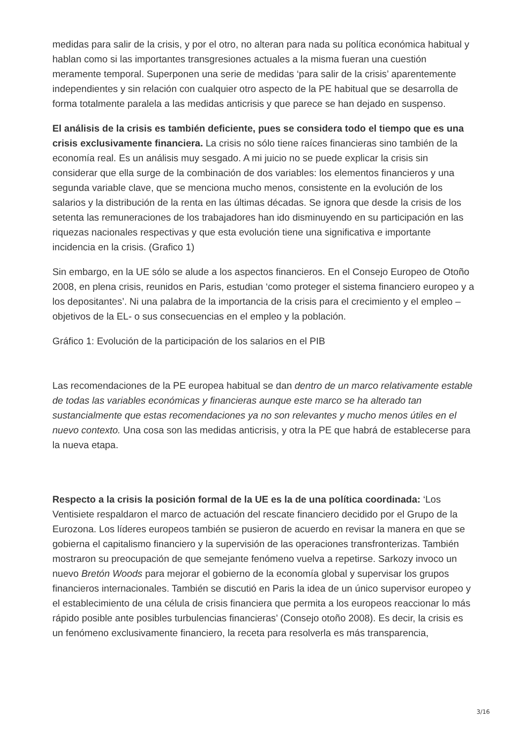medidas para salir de la crisis, y por el otro, no alteran para nada su política económica habitual y hablan como si las importantes transgresiones actuales a la misma fueran una cuestión meramente temporal. Superponen una serie de medidas ‘para salir de la crisis’ aparentemente independientes y sin relación con cualquier otro aspecto de la PE habitual que se desarrolla de forma totalmente paralela a las medidas anticrisis y que parece se han dejado en suspenso.
El análisis de la crisis es también deficiente, pues se considera todo el tiempo que es una crisis exclusivamente financiera. La crisis no sólo tiene raíces financieras sino también de la economía real. Es un análisis muy sesgado. A mi juicio no se puede explicar la crisis sin considerar que ella surge de la combinación de dos variables: los elementos financieros y una segunda variable clave, que se menciona mucho menos, consistente en la evolución de los salarios y la distribución de la renta en las últimas décadas. Se ignora que desde la crisis de los setenta las remuneraciones de los trabajadores han ido disminuyendo en su participación en las riquezas nacionales respectivas y que esta evolución tiene una significativa e importante incidencia en la crisis. (Grafico 1)
Sin embargo, en la UE sólo se alude a los aspectos financieros. En el Consejo Europeo de Otoño 2008, en plena crisis, reunidos en Paris, estudian ‘como proteger el sistema financiero europeo y a los depositantes’. Ni una palabra de la importancia de la crisis para el crecimiento y el empleo –objetivos de la EL- o sus consecuencias en el empleo y la población.
Gráfico 1: Evolución de la participación de los salarios en el PIB
Las recomendaciones de la PE europea habitual se dan dentro de un marco relativamente estable de todas las variables económicas y financieras aunque este marco se ha alterado tan sustancialmente que estas recomendaciones ya no son relevantes y mucho menos útiles en el nuevo contexto. Una cosa son las medidas anticrisis, y otra la PE que habrá de establecerse para la nueva etapa.
Respecto a la crisis la posición formal de la UE es la de una política coordinada: ‘Los Ventisiete respaldaron el marco de actuación del rescate financiero decidido por el Grupo de la Eurozona. Los líderes europeos también se pusieron de acuerdo en revisar la manera en que se gobierna el capitalismo financiero y la supervisión de las operaciones transfronterizas. También mostraron su preocupación de que semejante fenómeno vuelva a repetirse. Sarkozy invoco un nuevo Bretón Woods para mejorar el gobierno de la economía global y supervisar los grupos financieros internacionales. También se discutió en Paris la idea de un único supervisor europeo y el establecimiento de una célula de crisis financiera que permita a los europeos reaccionar lo más rápido posible ante posibles turbulencias financieras’ (Consejo otoño 2008). Es decir, la crisis es un fenómeno exclusivamente financiero, la receta para resolverla es más transparencia,
3/16